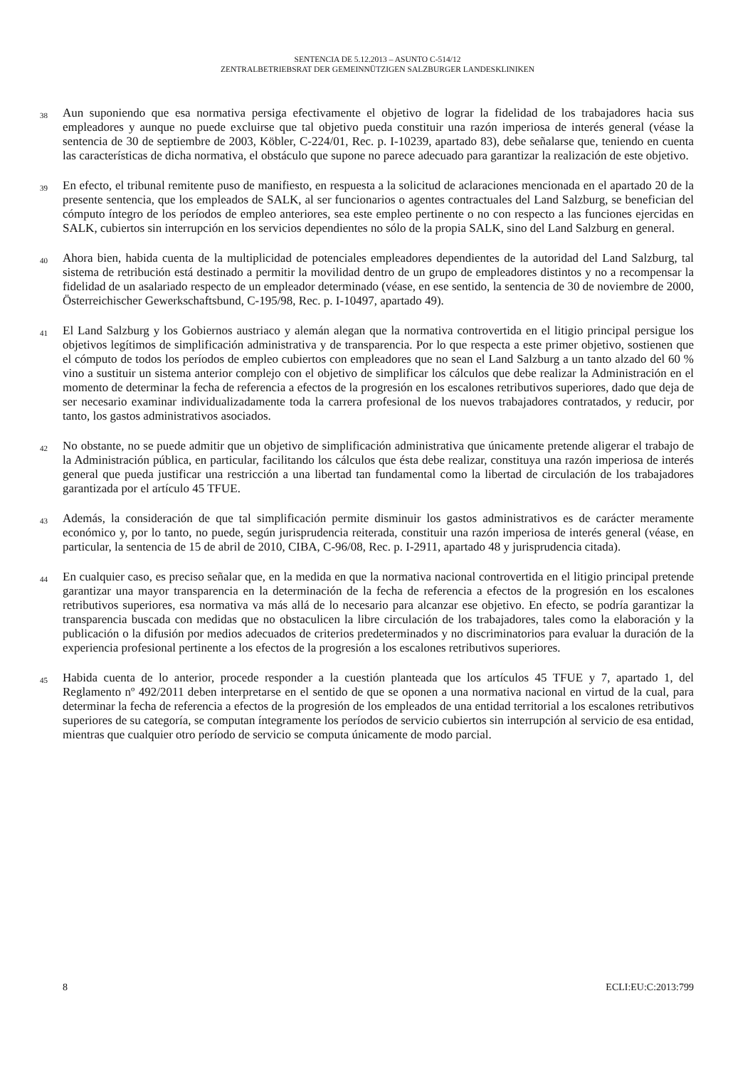SENTENCIA DE 5.12.2013 – ASUNTO C-514/12
ZENTRALBETRIEBSRAT DER GEMEINNÜTZIGEN SALZBURGER LANDESKLINIKEN
38
Aun suponiendo que esa normativa persiga efectivamente el objetivo de lograr la fidelidad de los trabajadores hacia sus empleadores y aunque no puede excluirse que tal objetivo pueda constituir una razón imperiosa de interés general (véase la sentencia de 30 de septiembre de 2003, Köbler, C-224/01, Rec. p. I-10239, apartado 83), debe señalarse que, teniendo en cuenta las características de dicha normativa, el obstáculo que supone no parece adecuado para garantizar la realización de este objetivo.
39
En efecto, el tribunal remitente puso de manifiesto, en respuesta a la solicitud de aclaraciones mencionada en el apartado 20 de la presente sentencia, que los empleados de SALK, al ser funcionarios o agentes contractuales del Land Salzburg, se benefician del cómputo íntegro de los períodos de empleo anteriores, sea este empleo pertinente o no con respecto a las funciones ejercidas en SALK, cubiertos sin interrupción en los servicios dependientes no sólo de la propia SALK, sino del Land Salzburg en general.
40
Ahora bien, habida cuenta de la multiplicidad de potenciales empleadores dependientes de la autoridad del Land Salzburg, tal sistema de retribución está destinado a permitir la movilidad dentro de un grupo de empleadores distintos y no a recompensar la fidelidad de un asalariado respecto de un empleador determinado (véase, en ese sentido, la sentencia de 30 de noviembre de 2000, Österreichischer Gewerkschaftsbund, C-195/98, Rec. p. I-10497, apartado 49).
41
El Land Salzburg y los Gobiernos austriaco y alemán alegan que la normativa controvertida en el litigio principal persigue los objetivos legítimos de simplificación administrativa y de transparencia. Por lo que respecta a este primer objetivo, sostienen que el cómputo de todos los períodos de empleo cubiertos con empleadores que no sean el Land Salzburg a un tanto alzado del 60 % vino a sustituir un sistema anterior complejo con el objetivo de simplificar los cálculos que debe realizar la Administración en el momento de determinar la fecha de referencia a efectos de la progresión en los escalones retributivos superiores, dado que deja de ser necesario examinar individualizadamente toda la carrera profesional de los nuevos trabajadores contratados, y reducir, por tanto, los gastos administrativos asociados.
42
No obstante, no se puede admitir que un objetivo de simplificación administrativa que únicamente pretende aligerar el trabajo de la Administración pública, en particular, facilitando los cálculos que ésta debe realizar, constituya una razón imperiosa de interés general que pueda justificar una restricción a una libertad tan fundamental como la libertad de circulación de los trabajadores garantizada por el artículo 45 TFUE.
43
Además, la consideración de que tal simplificación permite disminuir los gastos administrativos es de carácter meramente económico y, por lo tanto, no puede, según jurisprudencia reiterada, constituir una razón imperiosa de interés general (véase, en particular, la sentencia de 15 de abril de 2010, CIBA, C-96/08, Rec. p. I-2911, apartado 48 y jurisprudencia citada).
44
En cualquier caso, es preciso señalar que, en la medida en que la normativa nacional controvertida en el litigio principal pretende garantizar una mayor transparencia en la determinación de la fecha de referencia a efectos de la progresión en los escalones retributivos superiores, esa normativa va más allá de lo necesario para alcanzar ese objetivo. En efecto, se podría garantizar la transparencia buscada con medidas que no obstaculicen la libre circulación de los trabajadores, tales como la elaboración y la publicación o la difusión por medios adecuados de criterios predeterminados y no discriminatorios para evaluar la duración de la experiencia profesional pertinente a los efectos de la progresión a los escalones retributivos superiores.
45
Habida cuenta de lo anterior, procede responder a la cuestión planteada que los artículos 45 TFUE y 7, apartado 1, del Reglamento nº 492/2011 deben interpretarse en el sentido de que se oponen a una normativa nacional en virtud de la cual, para determinar la fecha de referencia a efectos de la progresión de los empleados de una entidad territorial a los escalones retributivos superiores de su categoría, se computan íntegramente los períodos de servicio cubiertos sin interrupción al servicio de esa entidad, mientras que cualquier otro período de servicio se computa únicamente de modo parcial.
8 ECLI:EU:C:2013:799